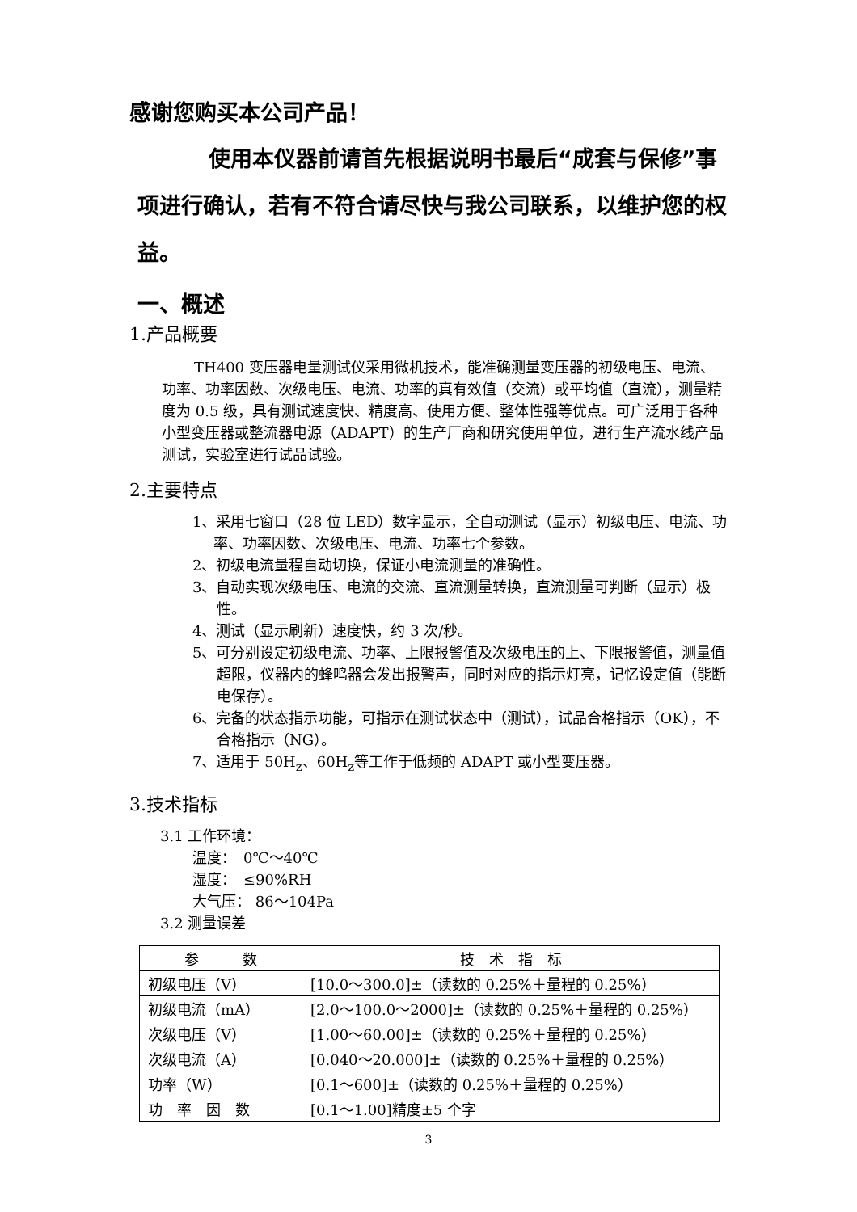感谢您购买本公司产品！
使用本仪器前请首先根据说明书最后“成套与保修”事项进行确认，若有不符合请尽快与我公司联系，以维护您的权益。
一、概述
1.产品概要
TH400 变压器电量测试仪采用微机技术，能准确测量变压器的初级电压、电流、功率、功率因数、次级电压、电流、功率的真有效值（交流）或平均值（直流），测量精度为 0.5 级，具有测试速度快、精度高、使用方便、整体性强等优点。可广泛用于各种小型变压器或整流器电源（ADAPT）的生产厂商和研究使用单位，进行生产流水线产品测试，实验室进行试品试验。
2.主要特点
1、采用七窗口（28 位 LED）数字显示，全自动测试（显示）初级电压、电流、功率、功率因数、次级电压、电流、功率七个参数。
2、初级电流量程自动切换，保证小电流测量的准确性。
3、自动实现次级电压、电流的交流、直流测量转换，直流测量可判断（显示）极性。
4、测试（显示刷新）速度快，约 3 次/秒。
5、可分别设定初级电流、功率、上限报警值及次级电压的上、下限报警值，测量值超限，仪器内的蜂鸣器会发出报警声，同时对应的指示灯亮，记忆设定值（能断电保存）。
6、完备的状态指示功能，可指示在测试状态中（测试），试品合格指示（OK），不合格指示（NG）。
7、适用于 50H<sub>z</sub>、60H<sub>z</sub>等工作于低频的 ADAPT 或小型变压器。
3.技术指标
3.1 工作环境：
温度：　0℃～40℃
湿度：　≤90%RH
大气压： 86～104Pa
3.2 测量误差
| 参 数 | 技 术 指 标 |
| 初级电压（V） | [10.0～300.0]±（读数的 0.25%＋量程的 0.25%） |
| 初级电流（mA） | [2.0～100.0～2000]±（读数的 0.25%＋量程的 0.25%） |
| 次级电压（V） | [1.00～60.00]±（读数的 0.25%＋量程的 0.25%） |
| 次级电流（A） | [0.040～20.000]±（读数的 0.25%＋量程的 0.25%） |
| 功率（W） | [0.1～600]±（读数的 0.25%＋量程的 0.25%） |
| 功 率 因 数 | [0.1～1.00]精度±5 个字 |
3